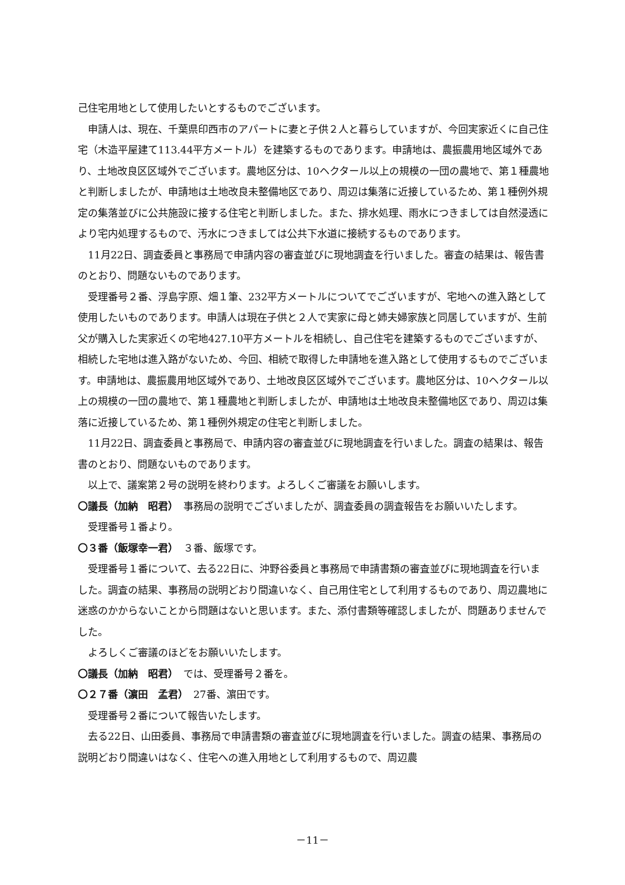己住宅用地として使用したいとするものでございます。
申請人は、現在、千葉県印西市のアパートに妻と子供２人と暮らしていますが、今回実家近くに自己住宅（木造平屋建て113.44平方メートル）を建築するものであります。申請地は、農振農用地区域外であり、土地改良区区域外でございます。農地区分は、10ヘクタール以上の規模の一団の農地で、第１種農地と判断しましたが、申請地は土地改良未整備地区であり、周辺は集落に近接しているため、第１種例外規定の集落並びに公共施設に接する住宅と判断しました。また、排水処理、雨水につきましては自然浸透により宅内処理するもので、汚水につきましては公共下水道に接続するものであります。
11月22日、調査委員と事務局で申請内容の審査並びに現地調査を行いました。審査の結果は、報告書のとおり、問題ないものであります。
受理番号２番、浮島字原、畑１筆、232平方メートルについてでございますが、宅地への進入路として使用したいものであります。申請人は現在子供と２人で実家に母と姉夫婦家族と同居していますが、生前父が購入した実家近くの宅地427.10平方メートルを相続し、自己住宅を建築するものでございますが、相続した宅地は進入路がないため、今回、相続で取得した申請地を進入路として使用するものでございます。申請地は、農振農用地区域外であり、土地改良区区域外でございます。農地区分は、10ヘクタール以上の規模の一団の農地で、第１種農地と判断しましたが、申請地は土地改良未整備地区であり、周辺は集落に近接しているため、第１種例外規定の住宅と判断しました。
11月22日、調査委員と事務局で、申請内容の審査並びに現地調査を行いました。調査の結果は、報告書のとおり、問題ないものであります。
以上で、議案第２号の説明を終わります。よろしくご審議をお願いします。
〇議長（加納　昭君）　事務局の説明でございましたが、調査委員の調査報告をお願いいたします。
受理番号１番より。
〇３番（飯塚幸一君）　３番、飯塚です。
受理番号１番について、去る22日に、沖野谷委員と事務局で申請書類の審査並びに現地調査を行いました。調査の結果、事務局の説明どおり間違いなく、自己用住宅として利用するものであり、周辺農地に迷惑のかからないことから問題はないと思います。また、添付書類等確認しましたが、問題ありませんでした。
よろしくご審議のほどをお願いいたします。
〇議長（加納　昭君）　では、受理番号２番を。
〇２７番（濵田　孟君）　27番、濵田です。
受理番号２番について報告いたします。
去る22日、山田委員、事務局で申請書類の審査並びに現地調査を行いました。調査の結果、事務局の説明どおり間違いはなく、住宅への進入用地として利用するもので、周辺農
－11－